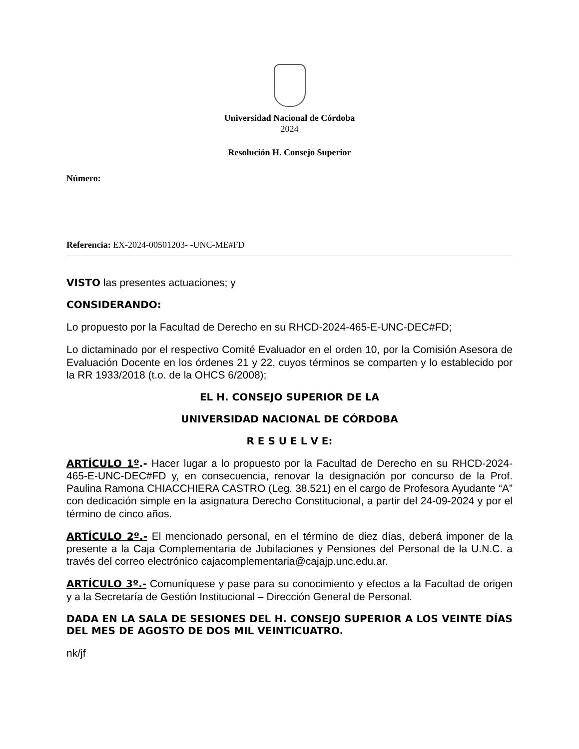Universidad Nacional de Córdoba
2024
Resolución H. Consejo Superior
Número:
Referencia: EX-2024-00501203- -UNC-ME#FD
VISTO las presentes actuaciones; y
CONSIDERANDO:
Lo propuesto por la Facultad de Derecho en su RHCD-2024-465-E-UNC-DEC#FD;
Lo dictaminado por el respectivo Comité Evaluador en el orden 10, por la Comisión Asesora de Evaluación Docente en los órdenes 21 y 22, cuyos términos se comparten y lo establecido por la RR 1933/2018 (t.o. de la OHCS 6/2008);
EL H. CONSEJO SUPERIOR DE LA
UNIVERSIDAD NACIONAL DE CÓRDOBA
R E S U E L V E:
ARTÍCULO 1º.- Hacer lugar a lo propuesto por la Facultad de Derecho en su RHCD-2024-465-E-UNC-DEC#FD y, en consecuencia, renovar la designación por concurso de la Prof. Paulina Ramona CHIACCHIERA CASTRO (Leg. 38.521) en el cargo de Profesora Ayudante “A” con dedicación simple en la asignatura Derecho Constitucional, a partir del 24-09-2024 y por el término de cinco años.
ARTÍCULO 2º.- El mencionado personal, en el término de diez días, deberá imponer de la presente a la Caja Complementaria de Jubilaciones y Pensiones del Personal de la U.N.C. a través del correo electrónico cajacomplementaria@cajajp.unc.edu.ar.
ARTÍCULO 3º.- Comuníquese y pase para su conocimiento y efectos a la Facultad de origen y a la Secretaría de Gestión Institucional – Dirección General de Personal.
DADA EN LA SALA DE SESIONES DEL H. CONSEJO SUPERIOR A LOS VEINTE DÍAS DEL MES DE AGOSTO DE DOS MIL VEINTICUATRO.
nk/jf